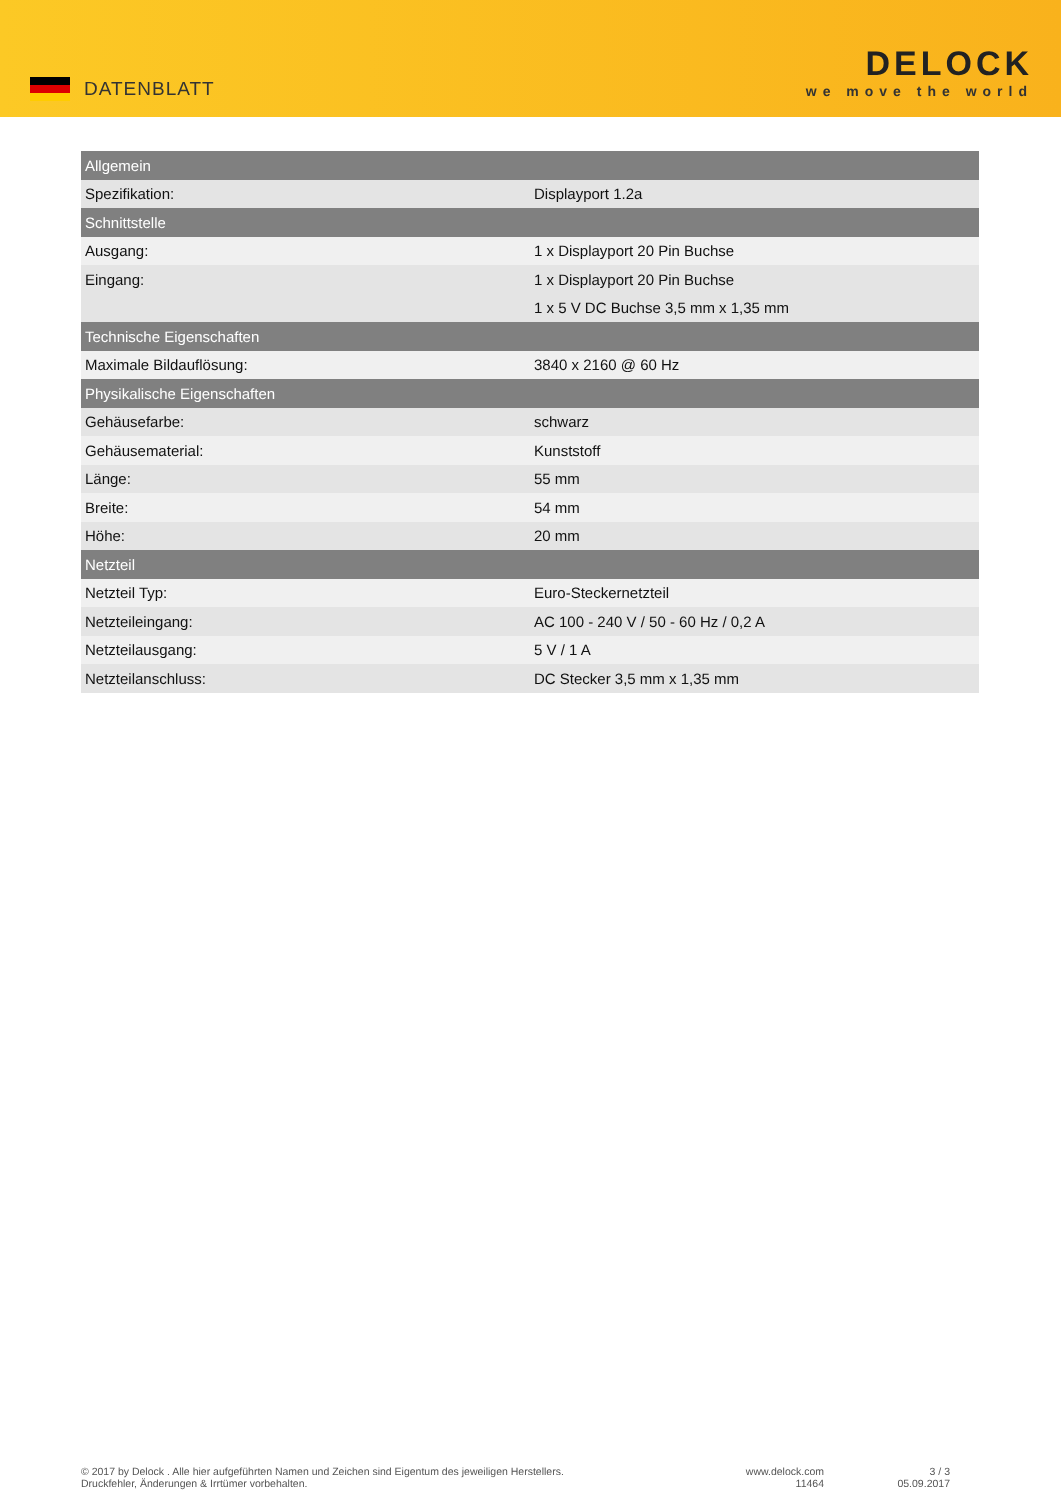DATENBLATT
DELOCK
we move the world
| Allgemein | |
| Spezifikation: | Displayport 1.2a |
| Schnittstelle | |
| Ausgang: | 1 x Displayport 20 Pin Buchse |
| Eingang: | 1 x Displayport 20 Pin Buchse |
| | 1 x 5 V DC Buchse 3,5 mm x 1,35 mm |
| Technische Eigenschaften | |
| Maximale Bildauflösung: | 3840 x 2160 @ 60 Hz |
| Physikalische Eigenschaften | |
| Gehäusefarbe: | schwarz |
| Gehäusematerial: | Kunststoff |
| Länge: | 55 mm |
| Breite: | 54 mm |
| Höhe: | 20 mm |
| Netzteil | |
| Netzteil Typ: | Euro-Steckernetzteil |
| Netzteileingang: | AC 100 - 240 V / 50 - 60 Hz / 0,2 A |
| Netzteilausgang: | 5 V / 1 A |
| Netzteilanschluss: | DC Stecker 3,5 mm x 1,35 mm |
© 2017 by Delock . Alle hier aufgeführten Namen und Zeichen sind Eigentum des jeweiligen Herstellers.
Druckfehler, Änderungen & Irrtümer vorbehalten.
www.delock.com
11464
3 / 3
05.09.2017